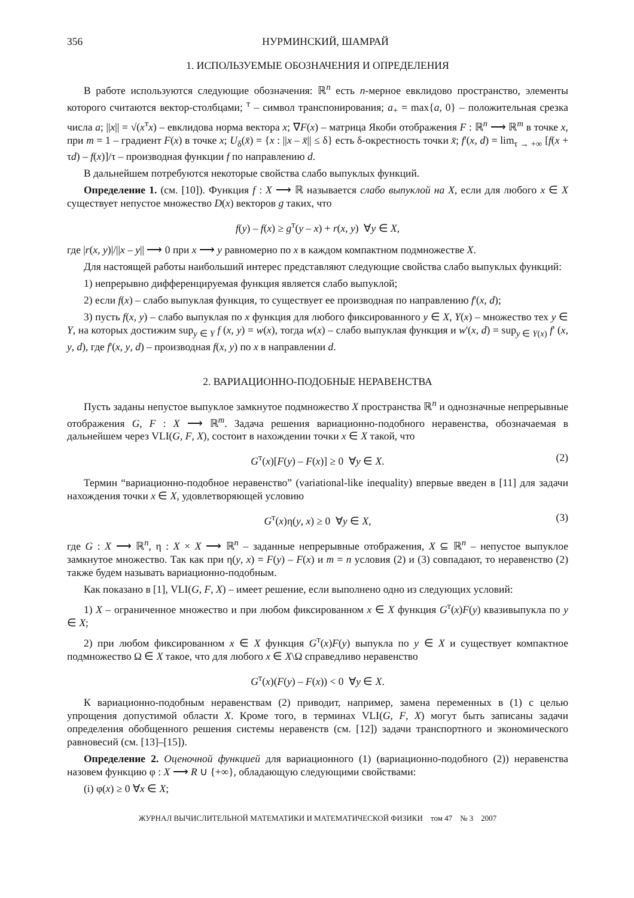356 НУРМИНСКИЙ, ШАМРАЙ
1. ИСПОЛЬЗУЕМЫЕ ОБОЗНАЧЕНИЯ И ОПРЕДЕЛЕНИЯ
В работе используются следующие обозначения: ℝ<sup>n</sup> есть n-мерное евклидово пространство, элементы которого считаются вектор-столбцами; <sup>т</sup> – символ транспонирования; a<sub>+</sub> = max{a, 0} – положительная срезка числа a; ||x|| = √(x<sup>т</sup>x) – евклидова норма вектора x; ∇F(x) – матрица Якоби отображения F : ℝ<sup>n</sup> ⟶ ℝ<sup>m</sup> в точке x, при m = 1 – градиент F(x) в точке x; U<sub>δ</sub>(x̄) = {x : ||x – x̄|| ≤ δ} есть δ-окрестность точки x̄; f'(x, d) = lim<sub>τ → +∞</sub> [f(x + τd) – f(x)]/τ – производная функции f по направлению d.
В дальнейшем потребуются некоторые свойства слабо выпуклых функций.
Определение 1. (см. [10]). Функция f : X ⟶ ℝ называется слабо выпуклой на X, если для любого x ∈ X существует непустое множество D(x) векторов g таких, что
f(y) – f(x) ≥ g<sup>т</sup>(y – x) + r(x, y) ∀y ∈ X,
где |r(x, y)|/||x – y|| ⟶ 0 при x ⟶ y равномерно по x в каждом компактном подмножестве X.
Для настоящей работы наибольший интерес представляют следующие свойства слабо выпуклых функций:
1) непрерывно дифференцируемая функция является слабо выпуклой;
2) если f(x) – слабо выпуклая функция, то существует ее производная по направлению f'(x, d);
3) пусть f(x, y) – слабо выпуклая по x функция для любого фиксированного y ∈ X, Y(x) – множество тех y ∈ Y, на которых достижим sup<sub>y ∈ Y</sub> f (x, y) = w(x), тогда w(x) – слабо выпуклая функция и w'(x, d) = sup<sub>y ∈ Y(x)</sub> f' (x, y, d), где f'(x, y, d) – производная f(x, y) по x в направлении d.
2. ВАРИАЦИОННО-ПОДОБНЫЕ НЕРАВЕНСТВА
Пусть заданы непустое выпуклое замкнутое подмножество X пространства ℝ<sup>n</sup> и однозначные непрерывные отображения G, F : X ⟶ ℝ<sup>m</sup>. Задача решения вариационно-подобного неравенства, обозначаемая в дальнейшем через VLI(G, F, X), состоит в нахождении точки x ∈ X такой, что
G<sup>т</sup>(x)[F(y) – F(x)] ≥ 0 ∀y ∈ X. (2)
Термин “вариационно-подобное неравенство” (variational-like inequality) впервые введен в [11] для задачи нахождения точки x ∈ X, удовлетворяющей условию
G<sup>т</sup>(x)η(y, x) ≥ 0 ∀y ∈ X, (3)
где G : X ⟶ ℝ<sup>n</sup>, η : X × X ⟶ ℝ<sup>n</sup> – заданные непрерывные отображения, X ⊆ ℝ<sup>n</sup> – непустое выпуклое замкнутое множество. Так как при η(y, x) = F(y) – F(x) и m = n условия (2) и (3) совпадают, то неравенство (2) также будем называть вариационно-подобным.
Как показано в [1], VLI(G, F, X) – имеет решение, если выполнено одно из следующих условий:
1) X – ограниченное множество и при любом фиксированном x ∈ X функция G<sup>т</sup>(x)F(y) квазивыпукла по y ∈ X;
2) при любом фиксированном x ∈ X функция G<sup>т</sup>(x)F(y) выпукла по y ∈ X и существует компактное подмножество Ω ∈ X такое, что для любого x ∈ X\Ω справедливо неравенство
G<sup>т</sup>(x)(F(y) – F(x)) < 0 ∀y ∈ X.
К вариационно-подобным неравенствам (2) приводит, например, замена переменных в (1) с целью упрощения допустимой области X. Кроме того, в терминах VLI(G, F, X) могут быть записаны задачи определения обобщенного решения системы неравенств (см. [12]) задачи транспортного и экономического равновесий (см. [13]–[15]).
Определение 2. Оценочной функцией для вариационного (1) (вариационно-подобного (2)) неравенства назовем функцию φ : X ⟶ R ∪ {+∞}, обладающую следующими свойствами:
(i) φ(x) ≥ 0 ∀x ∈ X;
ЖУРНАЛ ВЫЧИСЛИТЕЛЬНОЙ МАТЕМАТИКИ И МАТЕМАТИЧЕСКОЙ ФИЗИКИ том 47 № 3 2007